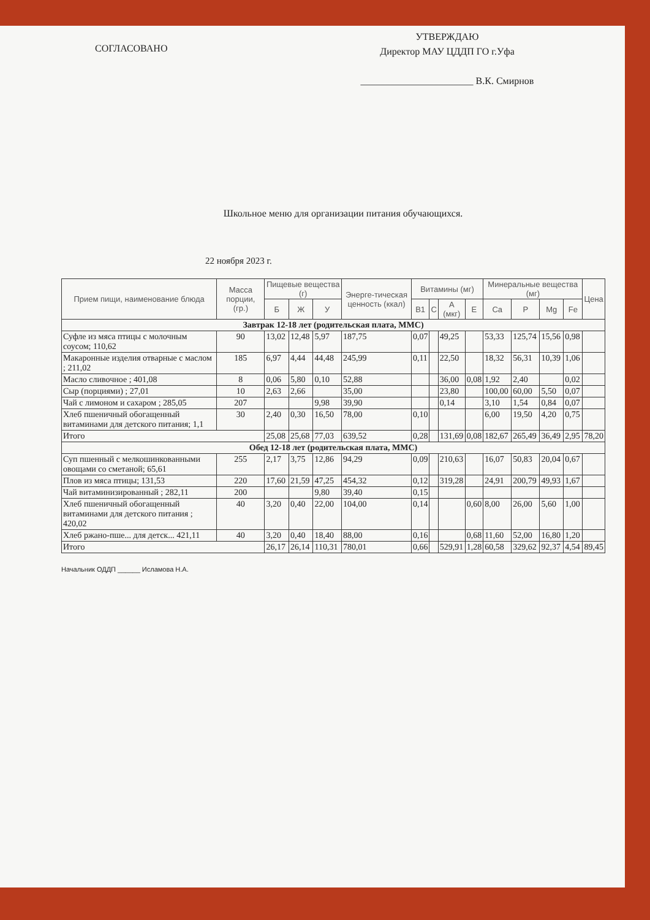СОГЛАСОВАНО
УТВЕРЖДАЮ
Директор МАУ ЦДДП ГО г.Уфа
_______________________ В.К. Смирнов
Школьное меню для организации питания обучающихся.
22 ноября 2023 г.
| Прием пищи, наименование блюда | Масса порции, (гр.) | Пищевые вещества (г) | | | Энерге-тическая ценность (ккал) | Витамины (мг) | | | | Минеральные вещества (мг) | | | | Цена |
| --- | --- | --- | --- | --- | --- | --- | --- | --- | --- | --- | --- | --- | --- | --- |
| | | Б | Ж | У | | B1 | C | A (мкг) | E | Ca | P | Mg | Fe | |
| Завтрак 12-18 лет (родительская плата, ММС) | | | | | | | | | | | | | | |
| Суфле из мяса птицы с молочным соусом; 110,62 | 90 | 13,02 | 12,48 | 5,97 | 187,75 | 0,07 | | 49,25 | | 53,33 | 125,74 | 15,56 | 0,98 | |
| Макаронные изделия отварные с маслом ; 211,02 | 185 | 6,97 | 4,44 | 44,48 | 245,99 | 0,11 | | 22,50 | | 18,32 | 56,31 | 10,39 | 1,06 | |
| Масло сливочное ; 401,08 | 8 | 0,06 | 5,80 | 0,10 | 52,88 | | | 36,00 | 0,08 | 1,92 | 2,40 | | 0,02 | |
| Сыр (порциями) ; 27,01 | 10 | 2,63 | 2,66 | | 35,00 | | | 23,80 | | 100,00 | 60,00 | 5,50 | 0,07 | |
| Чай с лимоном и сахаром ; 285,05 | 207 | | | 9,98 | 39,90 | | | 0,14 | | 3,10 | 1,54 | 0,84 | 0,07 | |
| Хлеб пшеничный обогащенный витаминами для детского питания; 1,1 | 30 | 2,40 | 0,30 | 16,50 | 78,00 | 0,10 | | | | 6,00 | 19,50 | 4,20 | 0,75 | |
| Итого | | 25,08 | 25,68 | 77,03 | 639,52 | 0,28 | | 131,69 | 0,08 | 182,67 | 265,49 | 36,49 | 2,95 | 78,20 |
| Обед 12-18 лет (родительская плата, ММС) | | | | | | | | | | | | | | |
| Суп пшенный с мелкошинкованными овощами со сметаной; 65,61 | 255 | 2,17 | 3,75 | 12,86 | 94,29 | 0,09 | | 210,63 | | 16,07 | 50,83 | 20,04 | 0,67 | |
| Плов из мяса птицы; 131,53 | 220 | 17,60 | 21,59 | 47,25 | 454,32 | 0,12 | | 319,28 | | 24,91 | 200,79 | 49,93 | 1,67 | |
| Чай витаминизированный ; 282,11 | 200 | | | 9,80 | 39,40 | 0,15 | | | | | | | | |
| Хлеб пшеничный обогащенный витаминами для детского питания ; 420,02 | 40 | 3,20 | 0,40 | 22,00 | 104,00 | 0,14 | | | 0,60 | 8,00 | 26,00 | 5,60 | 1,00 | |
| Хлеб ржано-пше... для детск... 421,11 | 40 | 3,20 | 0,40 | 18,40 | 88,00 | 0,16 | | | 0,68 | 11,60 | 52,00 | 16,80 | 1,20 | |
| Итого | | 26,17 | 26,14 | 110,31 | 780,01 | 0,66 | | 529,91 | 1,28 | 60,58 | 329,62 | 92,37 | 4,54 | 89,45 |
Начальник ОДДП ______ Исламова Н.А.